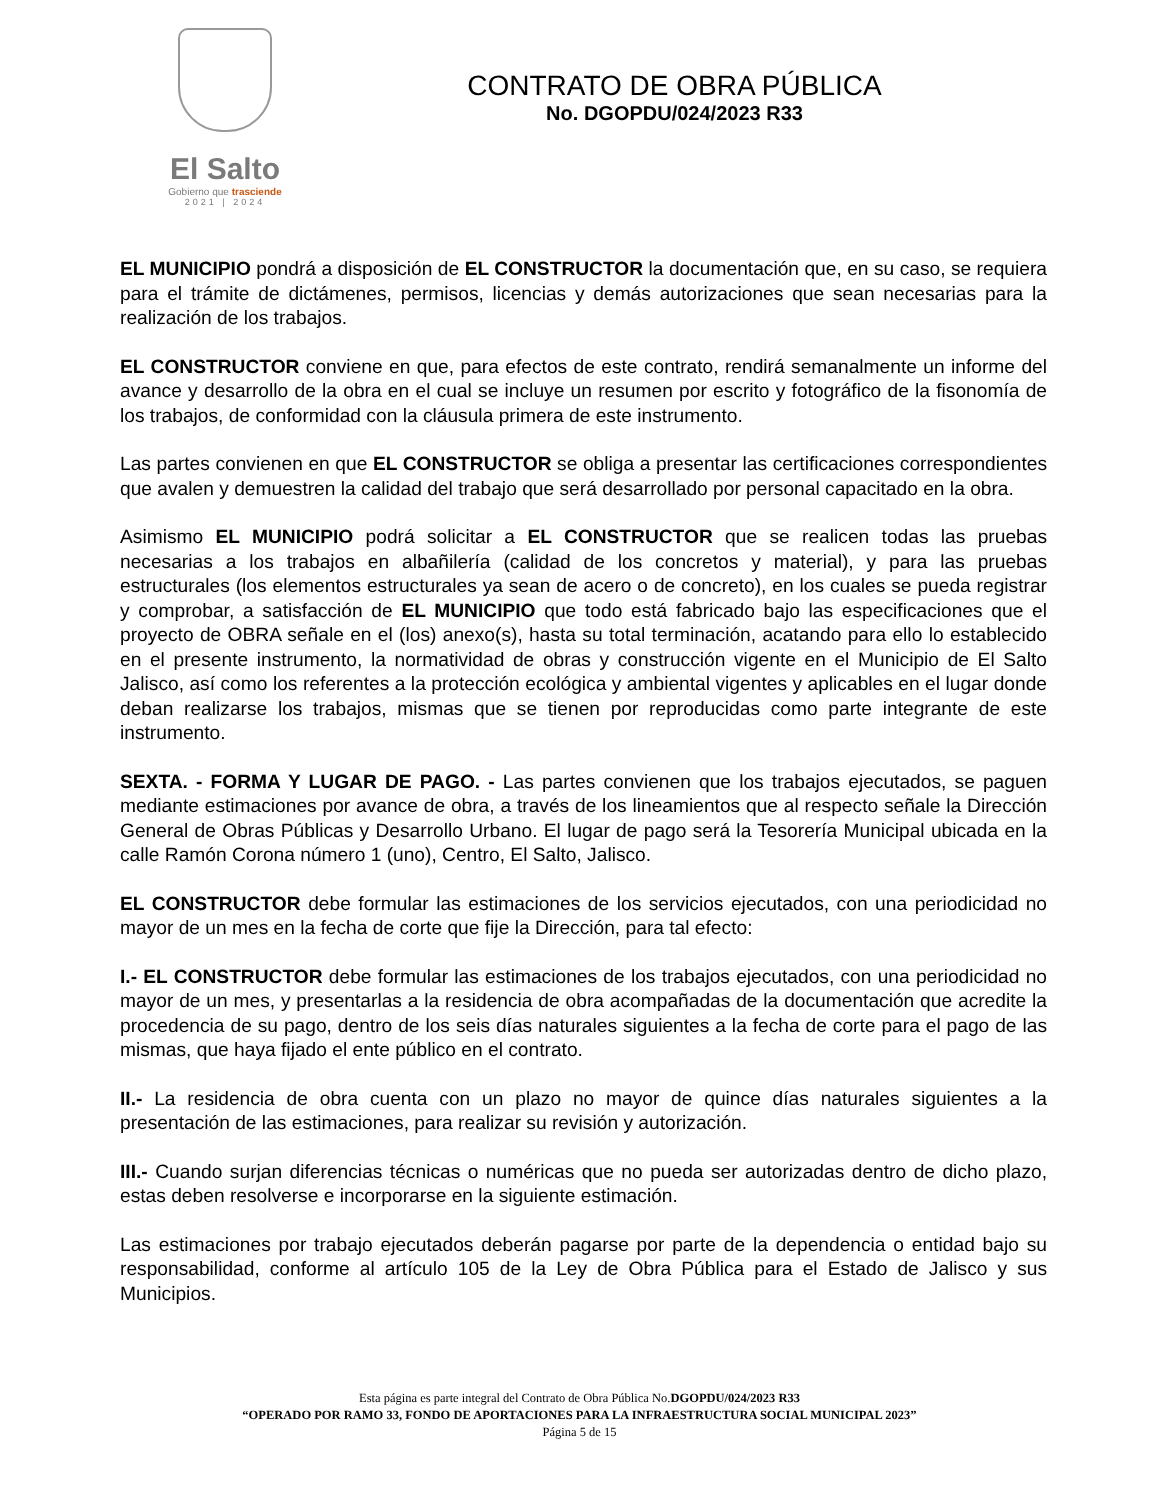El Salto
Gobierno que trasciende
2021 | 2024
CONTRATO DE OBRA PÚBLICA
No. DGOPDU/024/2023 R33
EL MUNICIPIO pondrá a disposición de EL CONSTRUCTOR la documentación que, en su caso, se requiera para el trámite de dictámenes, permisos, licencias y demás autorizaciones que sean necesarias para la realización de los trabajos.
EL CONSTRUCTOR conviene en que, para efectos de este contrato, rendirá semanalmente un informe del avance y desarrollo de la obra en el cual se incluye un resumen por escrito y fotográfico de la fisonomía de los trabajos, de conformidad con la cláusula primera de este instrumento.
Las partes convienen en que EL CONSTRUCTOR se obliga a presentar las certificaciones correspondientes que avalen y demuestren la calidad del trabajo que será desarrollado por personal capacitado en la obra.
Asimismo EL MUNICIPIO podrá solicitar a EL CONSTRUCTOR que se realicen todas las pruebas necesarias a los trabajos en albañilería (calidad de los concretos y material), y para las pruebas estructurales (los elementos estructurales ya sean de acero o de concreto), en los cuales se pueda registrar y comprobar, a satisfacción de EL MUNICIPIO que todo está fabricado bajo las especificaciones que el proyecto de OBRA señale en el (los) anexo(s), hasta su total terminación, acatando para ello lo establecido en el presente instrumento, la normatividad de obras y construcción vigente en el Municipio de El Salto Jalisco, así como los referentes a la protección ecológica y ambiental vigentes y aplicables en el lugar donde deban realizarse los trabajos, mismas que se tienen por reproducidas como parte integrante de este instrumento.
SEXTA. - FORMA Y LUGAR DE PAGO. - Las partes convienen que los trabajos ejecutados, se paguen mediante estimaciones por avance de obra, a través de los lineamientos que al respecto señale la Dirección General de Obras Públicas y Desarrollo Urbano. El lugar de pago será la Tesorería Municipal ubicada en la calle Ramón Corona número 1 (uno), Centro, El Salto, Jalisco.
EL CONSTRUCTOR debe formular las estimaciones de los servicios ejecutados, con una periodicidad no mayor de un mes en la fecha de corte que fije la Dirección, para tal efecto:
I.- EL CONSTRUCTOR debe formular las estimaciones de los trabajos ejecutados, con una periodicidad no mayor de un mes, y presentarlas a la residencia de obra acompañadas de la documentación que acredite la procedencia de su pago, dentro de los seis días naturales siguientes a la fecha de corte para el pago de las mismas, que haya fijado el ente público en el contrato.
II.- La residencia de obra cuenta con un plazo no mayor de quince días naturales siguientes a la presentación de las estimaciones, para realizar su revisión y autorización.
III.- Cuando surjan diferencias técnicas o numéricas que no pueda ser autorizadas dentro de dicho plazo, estas deben resolverse e incorporarse en la siguiente estimación.
Las estimaciones por trabajo ejecutados deberán pagarse por parte de la dependencia o entidad bajo su responsabilidad, conforme al artículo 105 de la Ley de Obra Pública para el Estado de Jalisco y sus Municipios.
Esta página es parte integral del Contrato de Obra Pública No.DGOPDU/024/2023 R33
“OPERADO POR RAMO 33, FONDO DE APORTACIONES PARA LA INFRAESTRUCTURA SOCIAL MUNICIPAL 2023”
Página 5 de 15